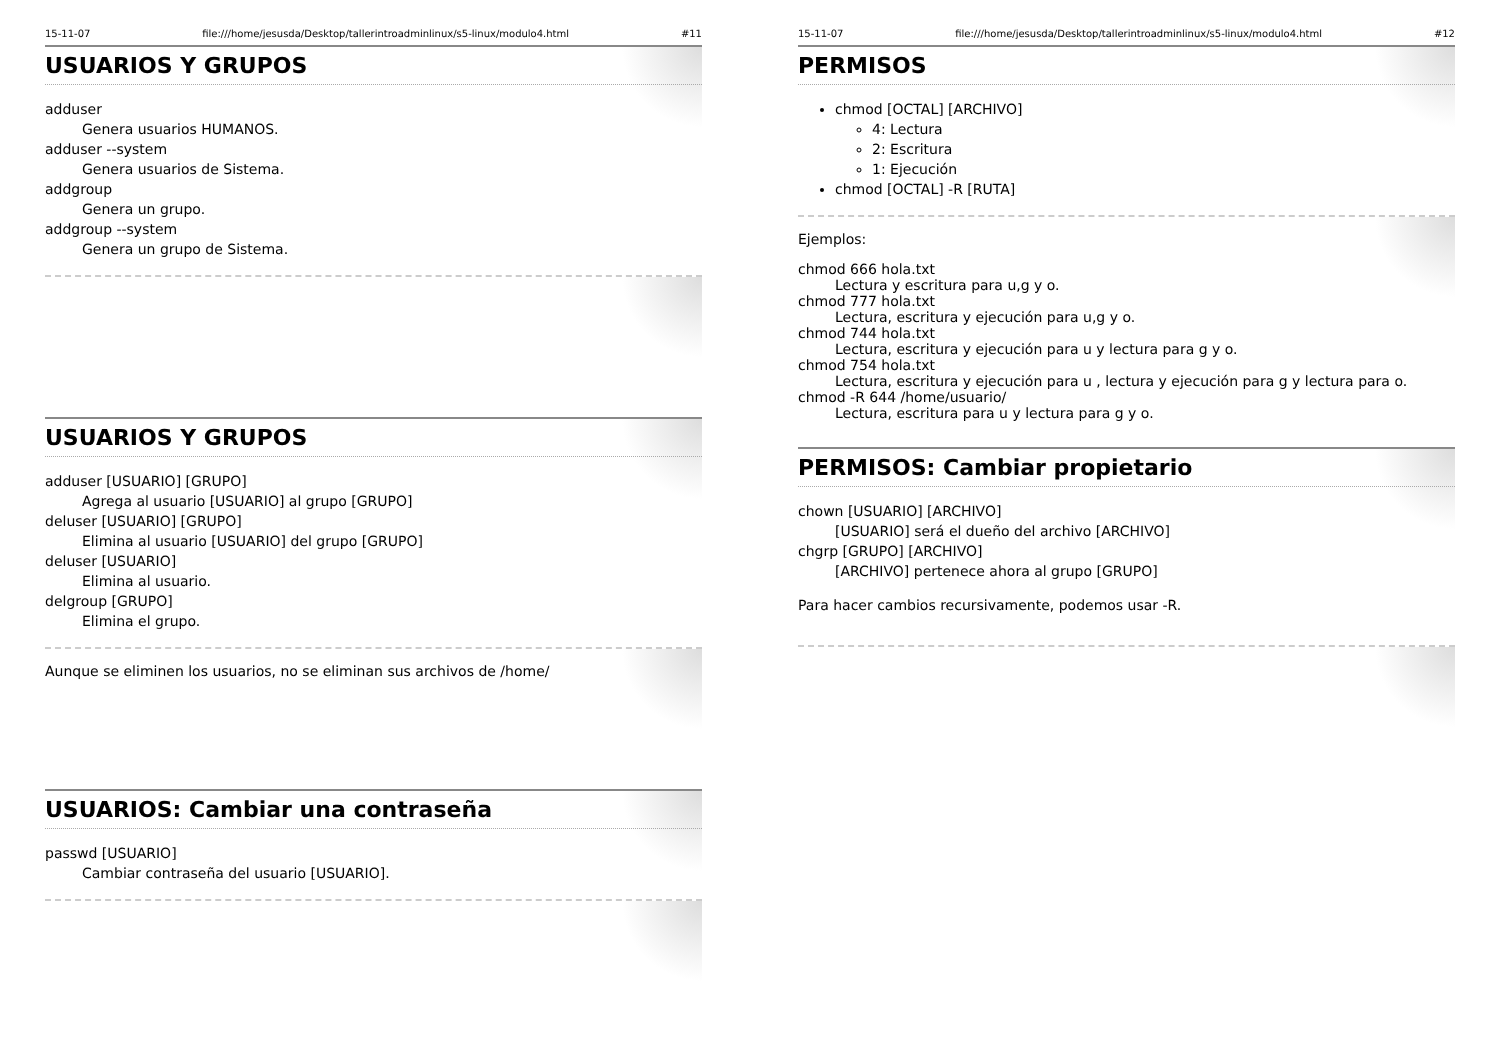15-11-07 file:///home/jesusda/Desktop/tallerintroadminlinux/s5-linux/modulo4.html #11
USUARIOS Y GRUPOS
adduser
Genera usuarios HUMANOS.
adduser --system
Genera usuarios de Sistema.
addgroup
Genera un grupo.
addgroup --system
Genera un grupo de Sistema.
USUARIOS Y GRUPOS
adduser [USUARIO] [GRUPO]
Agrega al usuario [USUARIO] al grupo [GRUPO]
deluser [USUARIO] [GRUPO]
Elimina al usuario [USUARIO] del grupo [GRUPO]
deluser [USUARIO]
Elimina al usuario.
delgroup [GRUPO]
Elimina el grupo.
Aunque se eliminen los usuarios, no se eliminan sus archivos de /home/
USUARIOS: Cambiar una contraseña
passwd [USUARIO]
Cambiar contraseña del usuario [USUARIO].
15-11-07 file:///home/jesusda/Desktop/tallerintroadminlinux/s5-linux/modulo4.html #12
PERMISOS
chmod [OCTAL] [ARCHIVO]
4: Lectura
2: Escritura
1: Ejecución
chmod [OCTAL] -R [RUTA]
Ejemplos:
chmod 666 hola.txt
Lectura y escritura para u,g y o.
chmod 777 hola.txt
Lectura, escritura y ejecución para u,g y o.
chmod 744 hola.txt
Lectura, escritura y ejecución para u y lectura para g y o.
chmod 754 hola.txt
Lectura, escritura y ejecución para u , lectura y ejecución para g y lectura para o.
chmod -R 644 /home/usuario/
Lectura, escritura para u y lectura para g y o.
PERMISOS: Cambiar propietario
chown [USUARIO] [ARCHIVO]
[USUARIO] será el dueño del archivo [ARCHIVO]
chgrp [GRUPO] [ARCHIVO]
[ARCHIVO] pertenece ahora al grupo [GRUPO]
Para hacer cambios recursivamente, podemos usar -R.